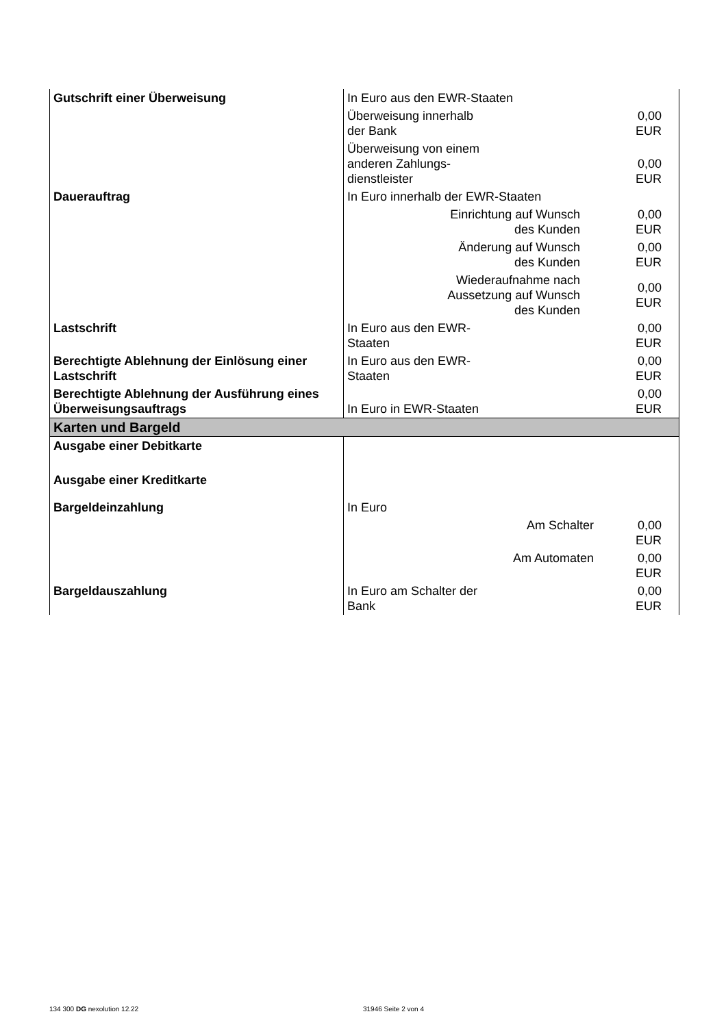| Gutschrift einer Überweisung | In Euro aus den EWR-Staaten | |
| | Überweisung innerhalb der Bank | 0,00 EUR |
| | Überweisung von einem anderen Zahlungs- dienstleister | 0,00 EUR |
| Dauerauftrag | In Euro innerhalb der EWR-Staaten | |
| | Einrichtung auf Wunsch des Kunden | 0,00 EUR |
| | Änderung auf Wunsch des Kunden | 0,00 EUR |
| | Wiederaufnahme nach Aussetzung auf Wunsch des Kunden | 0,00 EUR |
| Lastschrift | In Euro aus den EWR- Staaten | 0,00 EUR |
| Berechtigte Ablehnung der Einlösung einer Lastschrift | In Euro aus den EWR- Staaten | 0,00 EUR |
| Berechtigte Ablehnung der Ausführung eines Überweisungsauftrags | In Euro in EWR-Staaten | 0,00 EUR |
| Karten und Bargeld | | |
| Ausgabe einer Debitkarte | | |
| Ausgabe einer Kreditkarte | | |
| Bargeldeinzahlung | In Euro | |
| | Am Schalter | 0,00 EUR |
| | Am Automaten | 0,00 EUR |
| Bargeldauszahlung | In Euro am Schalter der Bank | 0,00 EUR |
134 300 DG nexolution 12.22 31946 Seite 2 von 4